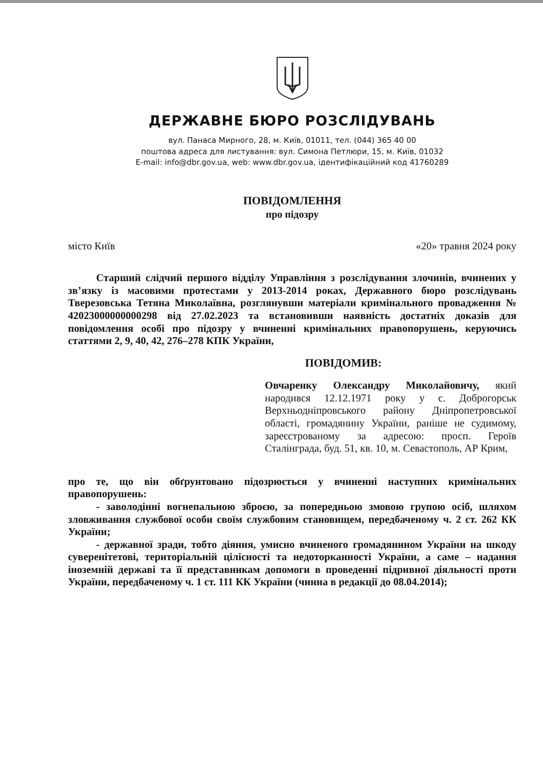ДЕРЖАВНЕ БЮРО РОЗСЛІДУВАНЬ
вул. Панаса Мирного, 28, м. Київ, 01011, тел. (044) 365 40 00
поштова адреса для листування: вул. Симона Петлюри, 15, м. Київ, 01032
E-mail: info@dbr.gov.ua, web: www.dbr.gov.ua, ідентифікаційний код 41760289
ПОВІДОМЛЕННЯ
про підозру
місто Київ «20» травня 2024 року
Старший слідчий першого відділу Управління з розслідування злочинів, вчинених у зв’язку із масовими протестами у 2013-2014 роках, Державного бюро розслідувань Тверезовська Тетяна Миколаївна, розглянувши матеріали кримінального провадження № 42023000000000298 від 27.02.2023 та встановивши наявність достатніх доказів для повідомлення особі про підозру у вчиненні кримінальних правопорушень, керуючись статтями 2, 9, 40, 42, 276–278 КПК України,
ПОВІДОМИВ:
Овчаренку Олександру Миколайовичу, який народився 12.12.1971 року у с. Доброгорськ Верхньодніпровського району Дніпропетровської області, громадянину України, раніше не судимому, зареєстрованому за адресою: просп. Героїв Сталінграда, буд. 51, кв. 10, м. Севастополь, АР Крим,
про те, що він обґрунтовано підозрюється у вчиненні наступних кримінальних правопорушень:
- заволодінні вогнепальною зброєю, за попередньою змовою групою осіб, шляхом зловживання службової особи своїм службовим становищем, передбаченому ч. 2 ст. 262 КК України;
- державної зради, тобто діяння, умисно вчиненого громадянином України на шкоду суверенітетові, територіальній цілісності та недоторканності України, а саме – надання іноземній державі та її представникам допомоги в проведенні підривної діяльності проти України, передбаченому ч. 1 ст. 111 КК України (чинна в редакції до 08.04.2014);